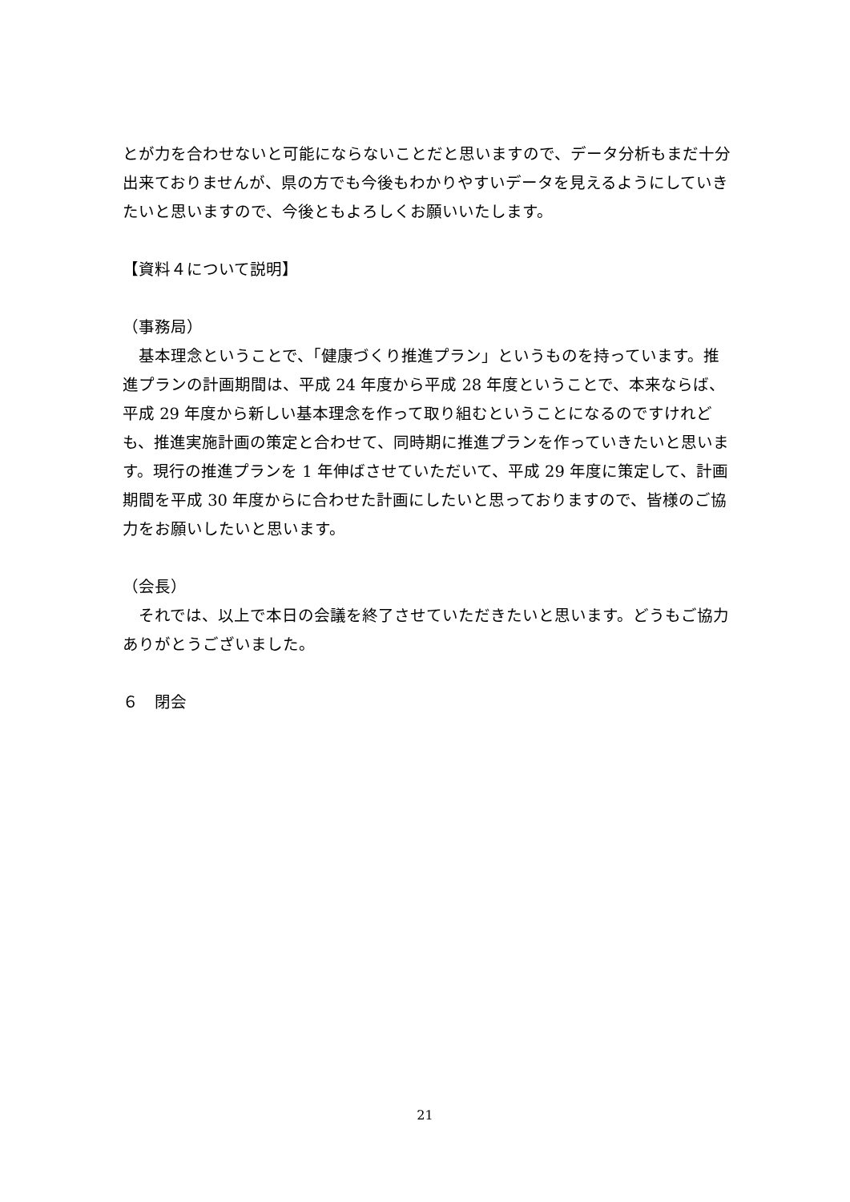とが力を合わせないと可能にならないことだと思いますので、データ分析もまだ十分出来ておりませんが、県の方でも今後もわかりやすいデータを見えるようにしていきたいと思いますので、今後ともよろしくお願いいたします。
【資料４について説明】
（事務局）
　基本理念ということで、「健康づくり推進プラン」というものを持っています。推進プランの計画期間は、平成 24 年度から平成 28 年度ということで、本来ならば、平成 29 年度から新しい基本理念を作って取り組むということになるのですけれども、推進実施計画の策定と合わせて、同時期に推進プランを作っていきたいと思います。現行の推進プランを 1 年伸ばさせていただいて、平成 29 年度に策定して、計画期間を平成 30 年度からに合わせた計画にしたいと思っておりますので、皆様のご協力をお願いしたいと思います。
（会長）
　それでは、以上で本日の会議を終了させていただきたいと思います。どうもご協力ありがとうございました。
６　閉会
21